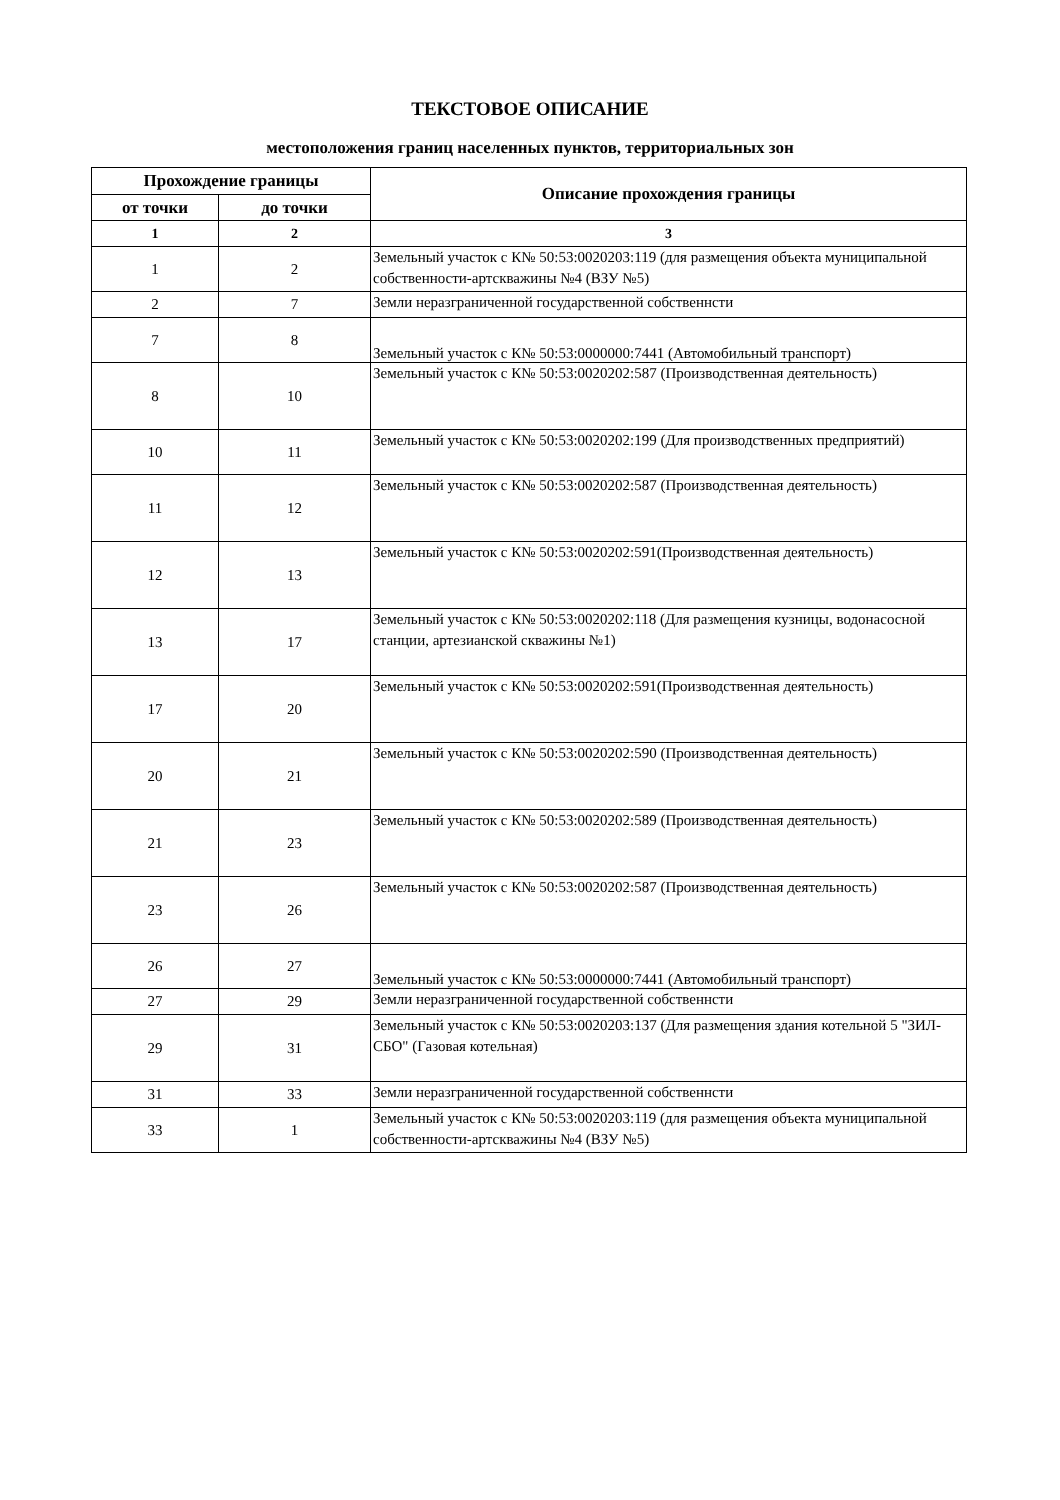ТЕКСТОВОЕ ОПИСАНИЕ
местоположения границ населенных пунктов, территориальных зон
| Прохождение границы | | Описание прохождения границы |
| --- | --- | --- |
| от точки | до точки | |
| 1 | 2 | 3 |
| 1 | 2 | Земельный участок с К№ 50:53:0020203:119 (для размещения объекта муниципальной собственности-артскважины №4 (ВЗУ №5) |
| 2 | 7 | Земли неразграниченной государственной собственнсти |
| 7 | 8 | Земельный участок с К№ 50:53:0000000:7441 (Автомобильный транспорт) |
| 8 | 10 | Земельный участок с К№ 50:53:0020202:587 (Производственная деятельность) |
| 10 | 11 | Земельный участок с К№ 50:53:0020202:199 (Для производственных предприятий) |
| 11 | 12 | Земельный участок с К№ 50:53:0020202:587 (Производственная деятельность) |
| 12 | 13 | Земельный участок с К№ 50:53:0020202:591(Производственная деятельность) |
| 13 | 17 | Земельный участок с К№ 50:53:0020202:118 (Для размещения кузницы, водонасосной станции, артезианской скважины №1) |
| 17 | 20 | Земельный участок с К№ 50:53:0020202:591(Производственная деятельность) |
| 20 | 21 | Земельный участок с К№ 50:53:0020202:590 (Производственная деятельность) |
| 21 | 23 | Земельный участок с К№ 50:53:0020202:589 (Производственная деятельность) |
| 23 | 26 | Земельный участок с К№ 50:53:0020202:587 (Производственная деятельность) |
| 26 | 27 | Земельный участок с К№ 50:53:0000000:7441 (Автомобильный транспорт) |
| 27 | 29 | Земли неразграниченной государственной собственнсти |
| 29 | 31 | Земельный участок с К№ 50:53:0020203:137 (Для размещения здания котельной 5 "ЗИЛ-СБО" (Газовая котельная) |
| 31 | 33 | Земли неразграниченной государственной собственнсти |
| 33 | 1 | Земельный участок с К№ 50:53:0020203:119 (для размещения объекта муниципальной собственности-артскважины №4 (ВЗУ №5) |